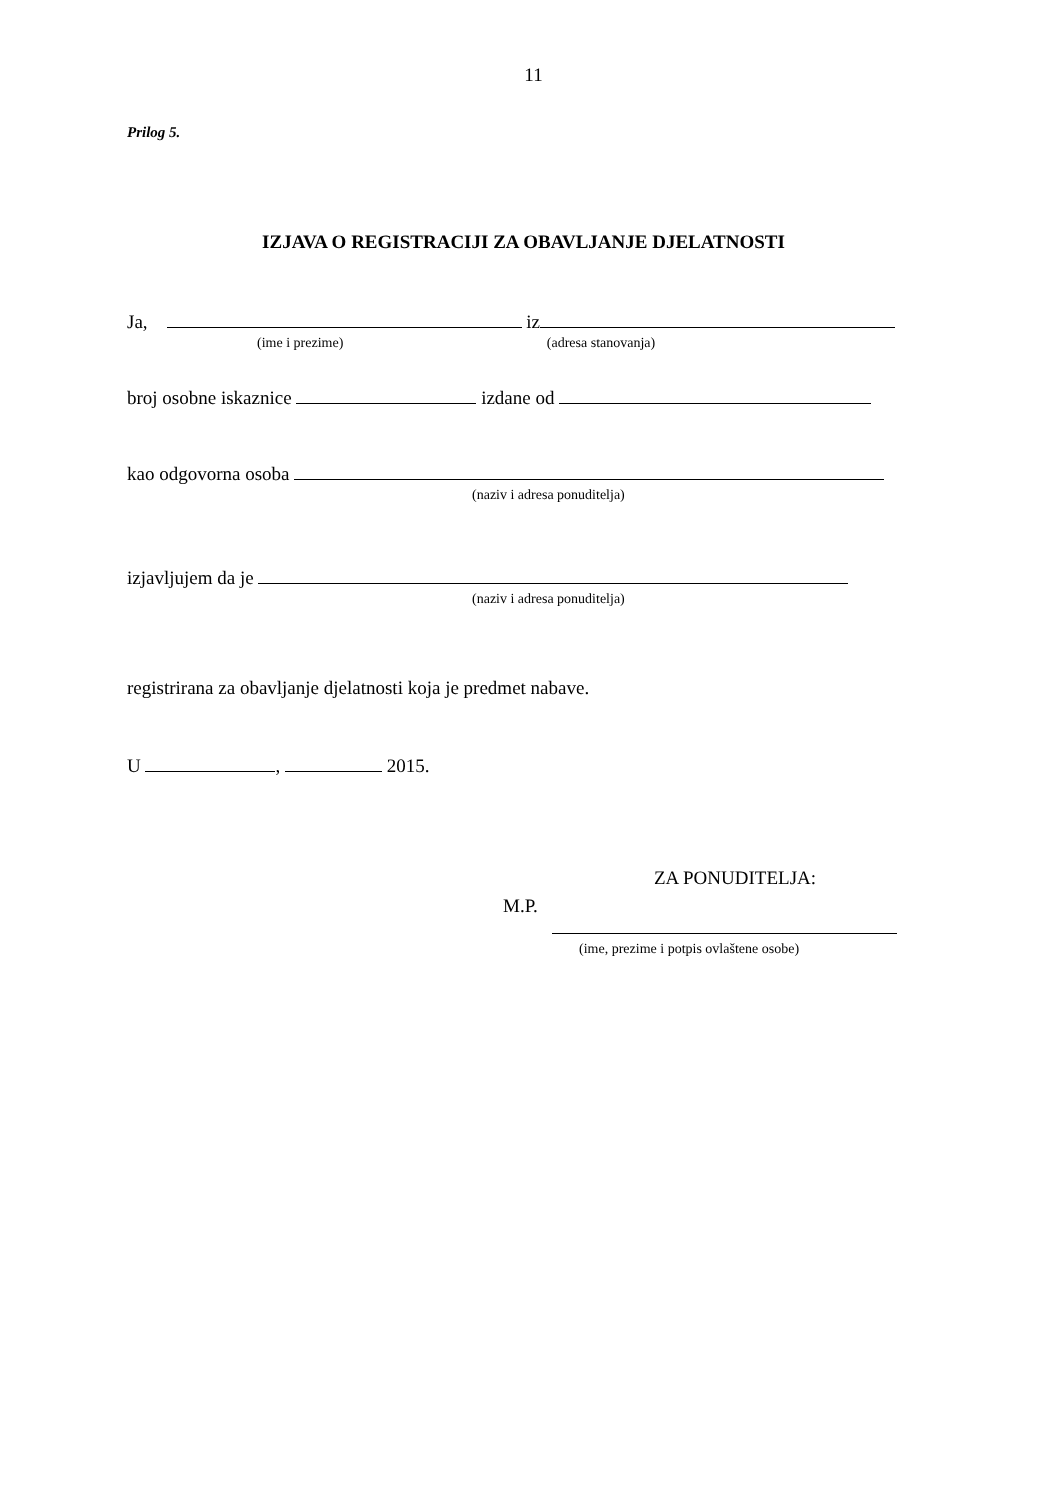11
Prilog 5.
IZJAVA O REGISTRACIJI ZA OBAVLJANJE DJELATNOSTI
Ja, iz
(ime i prezime) (adresa stanovanja)
broj osobne iskaznice izdane od
kao odgovorna osoba
(naziv i adresa ponuditelja)
izjavljujem da je
(naziv i adresa ponuditelja)
registrirana za obavljanje djelatnosti koja je predmet nabave.
U , 2015.
ZA PONUDITELJA:
M.P.
(ime, prezime i potpis ovlaštene osobe)